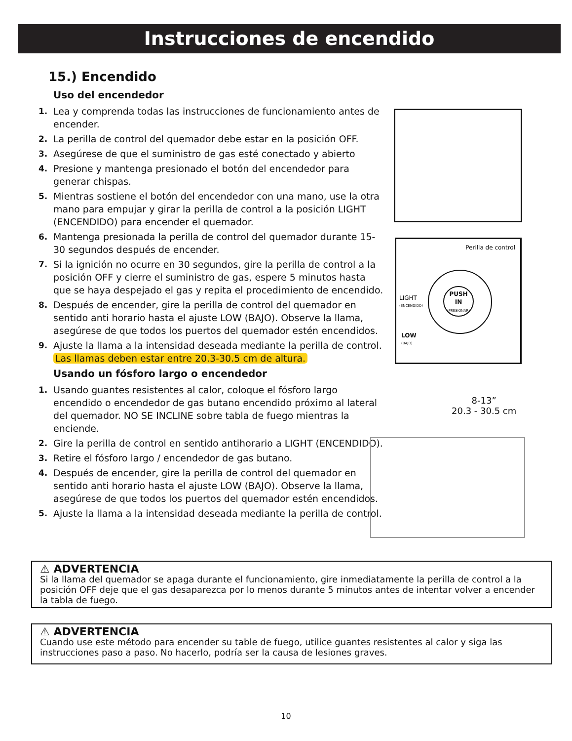Instrucciones de encendido
15.) Encendido
Uso del encendedor
1. Lea y comprenda todas las instrucciones de funcionamiento antes de encender.
2. La perilla de control del quemador debe estar en la posición OFF.
3. Asegúrese de que el suministro de gas esté conectado y abierto
4. Presione y mantenga presionado el botón del encendedor para generar chispas.
5. Mientras sostiene el botón del encendedor con una mano, use la otra mano para empujar y girar la perilla de control a la posición LIGHT (ENCENDIDO) para encender el quemador.
6. Mantenga presionada la perilla de control del quemador durante 15-30 segundos después de encender.
7. Si la ignición no ocurre en 30 segundos, gire la perilla de control a la posición OFF y cierre el suministro de gas, espere 5 minutos hasta que se haya despejado el gas y repita el procedimiento de encendido.
8. Después de encender, gire la perilla de control del quemador en sentido anti horario hasta el ajuste LOW (BAJO). Observe la llama, asegúrese de que todos los puertos del quemador estén encendidos.
9. Ajuste la llama a la intensidad deseada mediante la perilla de control. Las llamas deben estar entre 20.3-30.5 cm de altura.
Usando un fósforo largo o encendedor
1. Usando guantes resistentes al calor, coloque el fósforo largo encendido o encendedor de gas butano encendido próximo al lateral del quemador. NO SE INCLINE sobre tabla de fuego mientras la enciende.
2. Gire la perilla de control en sentido antihorario a LIGHT (ENCENDIDO).
3. Retire el fósforo largo / encendedor de gas butano.
4. Después de encender, gire la perilla de control del quemador en sentido anti horario hasta el ajuste LOW (BAJO). Observe la llama, asegúrese de que todos los puertos del quemador estén encendidos.
5. Ajuste la llama a la intensidad deseada mediante la perilla de control.
Perilla de control
PUSH
IN
(PRESIONAR)
LIGHT
(ENCENDIDO)
LOW
(BAJO)
8-13”
20.3 - 30.5 cm
⚠ ADVERTENCIA
Si la llama del quemador se apaga durante el funcionamiento, gire inmediatamente la perilla de control a la posición OFF deje que el gas desaparezca por lo menos durante 5 minutos antes de intentar volver a encender la tabla de fuego.
⚠ ADVERTENCIA
Cuando use este método para encender su table de fuego, utilice guantes resistentes al calor y siga las instrucciones paso a paso. No hacerlo, podría ser la causa de lesiones graves.
10